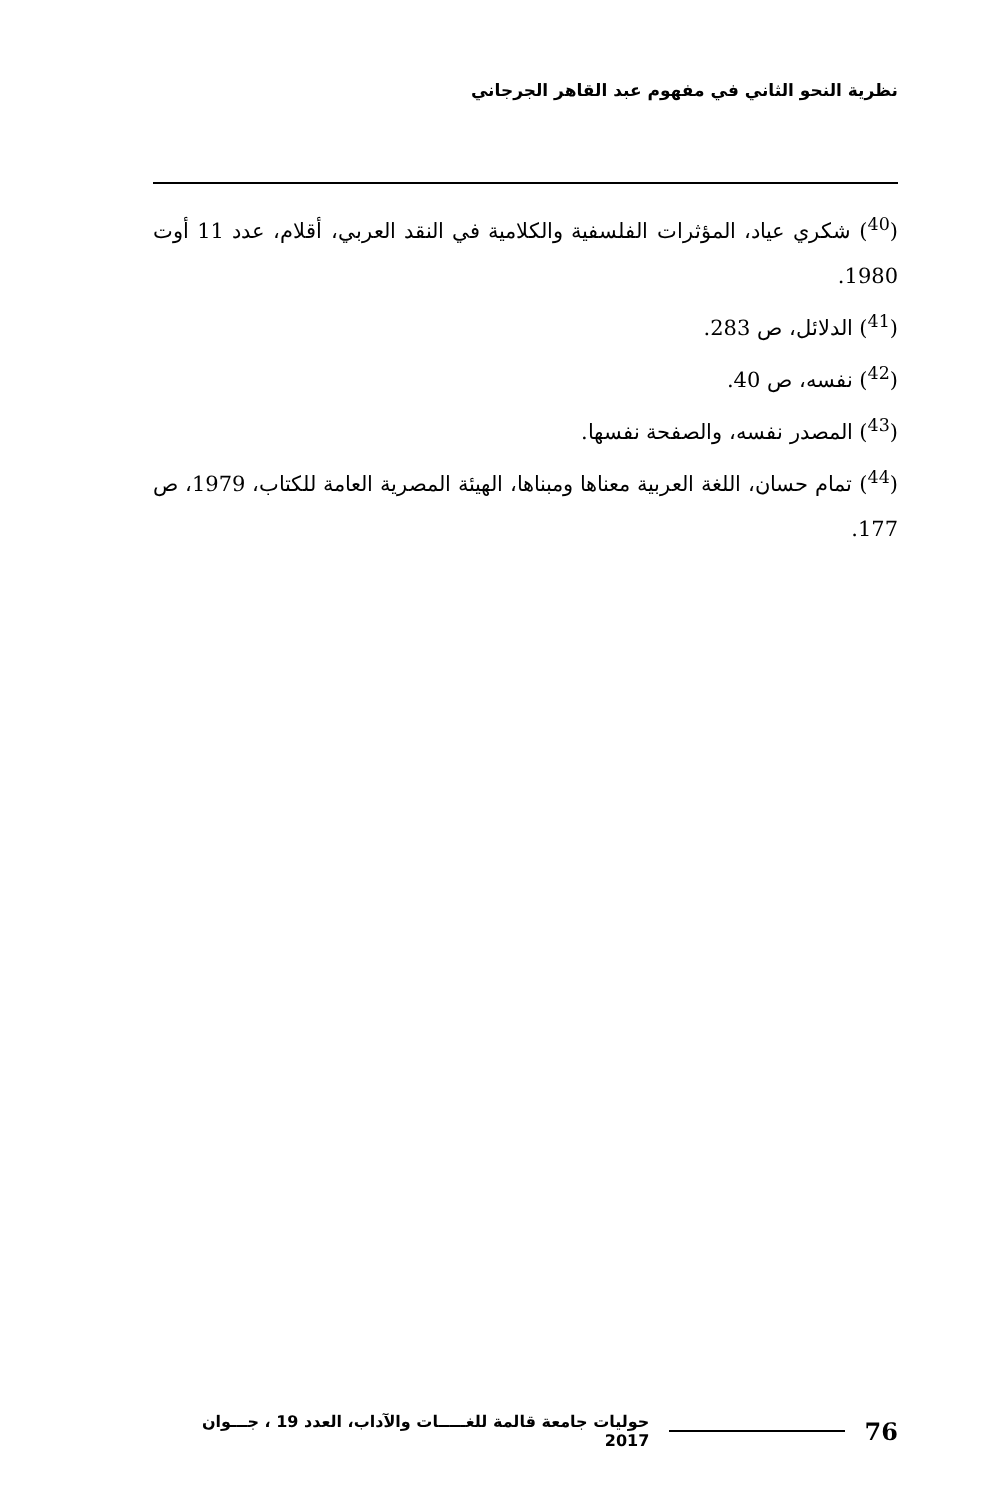نظرية النحو الثاني في مفهوم عبد القاهر الجرجاني
(<sup>40</sup>) شكري عياد، المؤثرات الفلسفية والكلامية في النقد العربي، أقلام، عدد 11 أوت 1980.
(<sup>41</sup>) الدلائل، ص 283.
(<sup>42</sup>) نفسه، ص 40.
(<sup>43</sup>) المصدر نفسه، والصفحة نفسها.
(<sup>44</sup>) تمام حسان، اللغة العربية معناها ومبناها، الهيئة المصرية العامة للكتاب، 1979، ص 177.
76
حوليات جامعة قالمة للغـــــات والآداب، العدد 19 ، جـــوان 2017